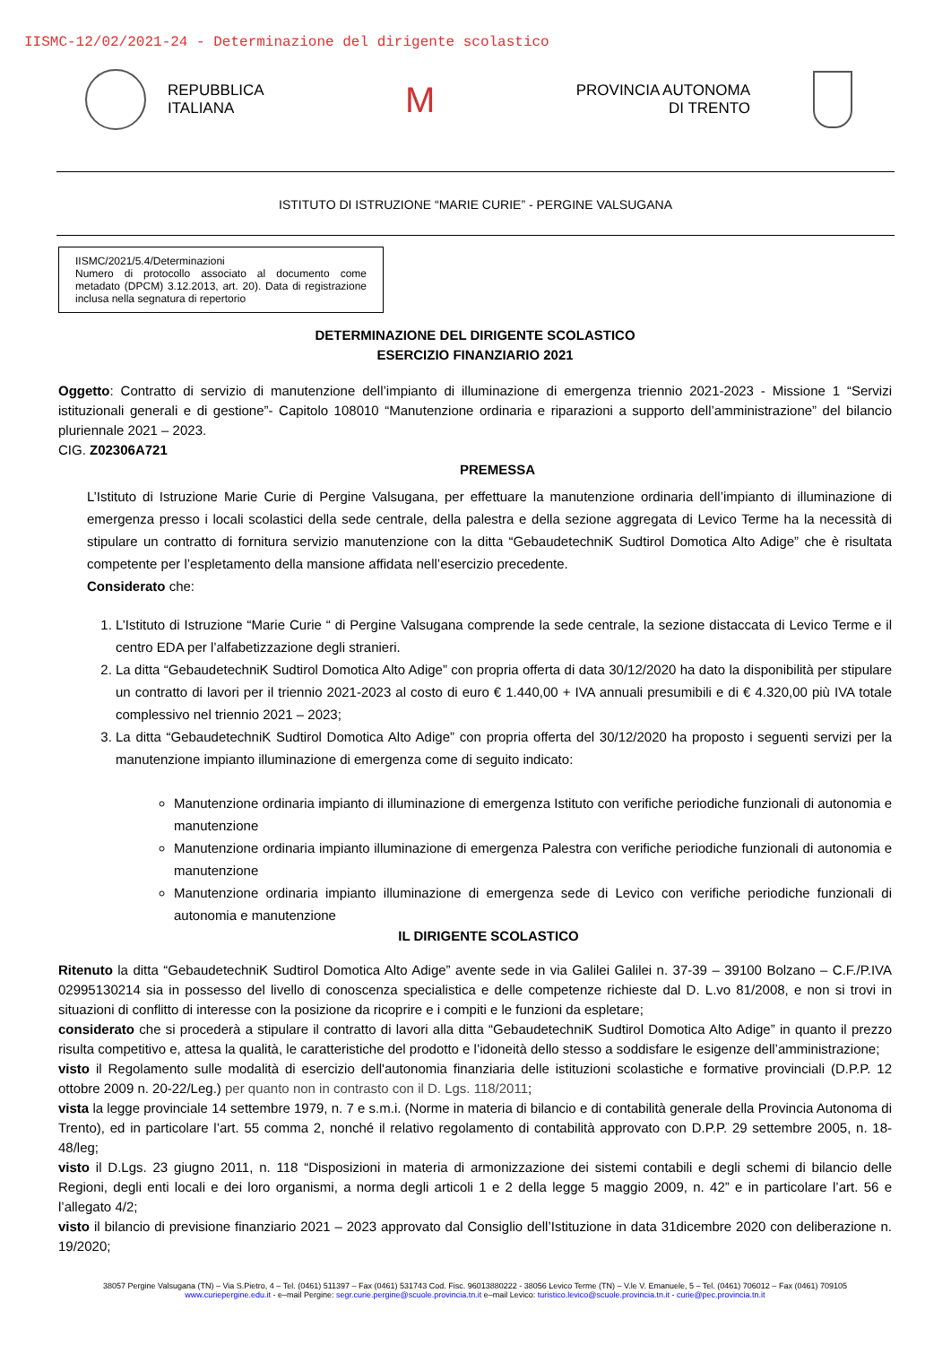IISMC-12/02/2021-24 - Determinazione del dirigente scolastico
REPUBBLICA
ITALIANA
M
PROVINCIA AUTONOMA
DI TRENTO
ISTITUTO DI ISTRUZIONE “MARIE CURIE” - PERGINE VALSUGANA
IISMC/2021/5.4/Determinazioni
Numero di protocollo associato al documento come metadato (DPCM) 3.12.2013, art. 20). Data di registrazione inclusa nella segnatura di repertorio
DETERMINAZIONE DEL DIRIGENTE SCOLASTICO
ESERCIZIO FINANZIARIO 2021
Oggetto: Contratto di servizio di manutenzione dell’impianto di illuminazione di emergenza triennio 2021-2023 - Missione 1 “Servizi istituzionali generali e di gestione”- Capitolo 108010 “Manutenzione ordinaria e riparazioni a supporto dell’amministrazione” del bilancio pluriennale 2021 – 2023.
CIG. Z02306A721
PREMESSA
L’Istituto di Istruzione Marie Curie di Pergine Valsugana, per effettuare la manutenzione ordinaria dell’impianto di illuminazione di emergenza presso i locali scolastici della sede centrale, della palestra e della sezione aggregata di Levico Terme ha la necessità di stipulare un contratto di fornitura servizio manutenzione con la ditta “GebaudetechniK Sudtirol Domotica Alto Adige” che è risultata competente per l’espletamento della mansione affidata nell’esercizio precedente.
Considerato che:
1. L’Istituto di Istruzione “Marie Curie “ di Pergine Valsugana comprende la sede centrale, la sezione distaccata di Levico Terme e il centro EDA per l’alfabetizzazione degli stranieri.
2. La ditta “GebaudetechniK Sudtirol Domotica Alto Adige” con propria offerta di data 30/12/2020 ha dato la disponibilità per stipulare un contratto di lavori per il triennio 2021-2023 al costo di euro € 1.440,00 + IVA annuali presumibili e di € 4.320,00 più IVA totale complessivo nel triennio 2021 – 2023;
3. La ditta “GebaudetechniK Sudtirol Domotica Alto Adige” con propria offerta del 30/12/2020 ha proposto i seguenti servizi per la manutenzione impianto illuminazione di emergenza come di seguito indicato:
Manutenzione ordinaria impianto di illuminazione di emergenza Istituto con verifiche periodiche funzionali di autonomia e manutenzione
Manutenzione ordinaria impianto illuminazione di emergenza Palestra con verifiche periodiche funzionali di autonomia e manutenzione
Manutenzione ordinaria impianto illuminazione di emergenza sede di Levico con verifiche periodiche funzionali di autonomia e manutenzione
IL DIRIGENTE SCOLASTICO
Ritenuto la ditta “GebaudetechniK Sudtirol Domotica Alto Adige” avente sede in via Galilei Galilei n. 37-39 – 39100 Bolzano – C.F./P.IVA 02995130214 sia in possesso del livello di conoscenza specialistica e delle competenze richieste dal D. L.vo 81/2008, e non si trovi in situazioni di conflitto di interesse con la posizione da ricoprire e i compiti e le funzioni da espletare;
considerato che si procederà a stipulare il contratto di lavori alla ditta “GebaudetechniK Sudtirol Domotica Alto Adige” in quanto il prezzo risulta competitivo e, attesa la qualità, le caratteristiche del prodotto e l’idoneità dello stesso a soddisfare le esigenze dell’amministrazione;
visto il Regolamento sulle modalità di esercizio dell'autonomia finanziaria delle istituzioni scolastiche e formative provinciali (D.P.P. 12 ottobre 2009 n. 20-22/Leg.) per quanto non in contrasto con il D. Lgs. 118/2011;
vista la legge provinciale 14 settembre 1979, n. 7 e s.m.i. (Norme in materia di bilancio e di contabilità generale della Provincia Autonoma di Trento), ed in particolare l’art. 55 comma 2, nonché il relativo regolamento di contabilità approvato con D.P.P. 29 settembre 2005, n. 18-48/leg;
visto il D.Lgs. 23 giugno 2011, n. 118 “Disposizioni in materia di armonizzazione dei sistemi contabili e degli schemi di bilancio delle Regioni, degli enti locali e dei loro organismi, a norma degli articoli 1 e 2 della legge 5 maggio 2009, n. 42” e in particolare l’art. 56 e l’allegato 4/2;
visto il bilancio di previsione finanziario 2021 – 2023 approvato dal Consiglio dell’Istituzione in data 31dicembre 2020 con deliberazione n. 19/2020;
38057 Pergine Valsugana (TN) – Via S.Pietro, 4 – Tel. (0461) 511397 – Fax (0461) 531743 Cod. Fisc. 96013880222 - 38056 Levico Terme (TN) – V.le V. Emanuele, 5 – Tel. (0461) 706012 – Fax (0461) 709105
www.curiepergine.edu.it - e–mail Pergine: segr.curie.pergine@scuole.provincia.tn.it e–mail Levico: turistico.levico@scuole.provincia.tn.it - curie@pec.provincia.tn.it